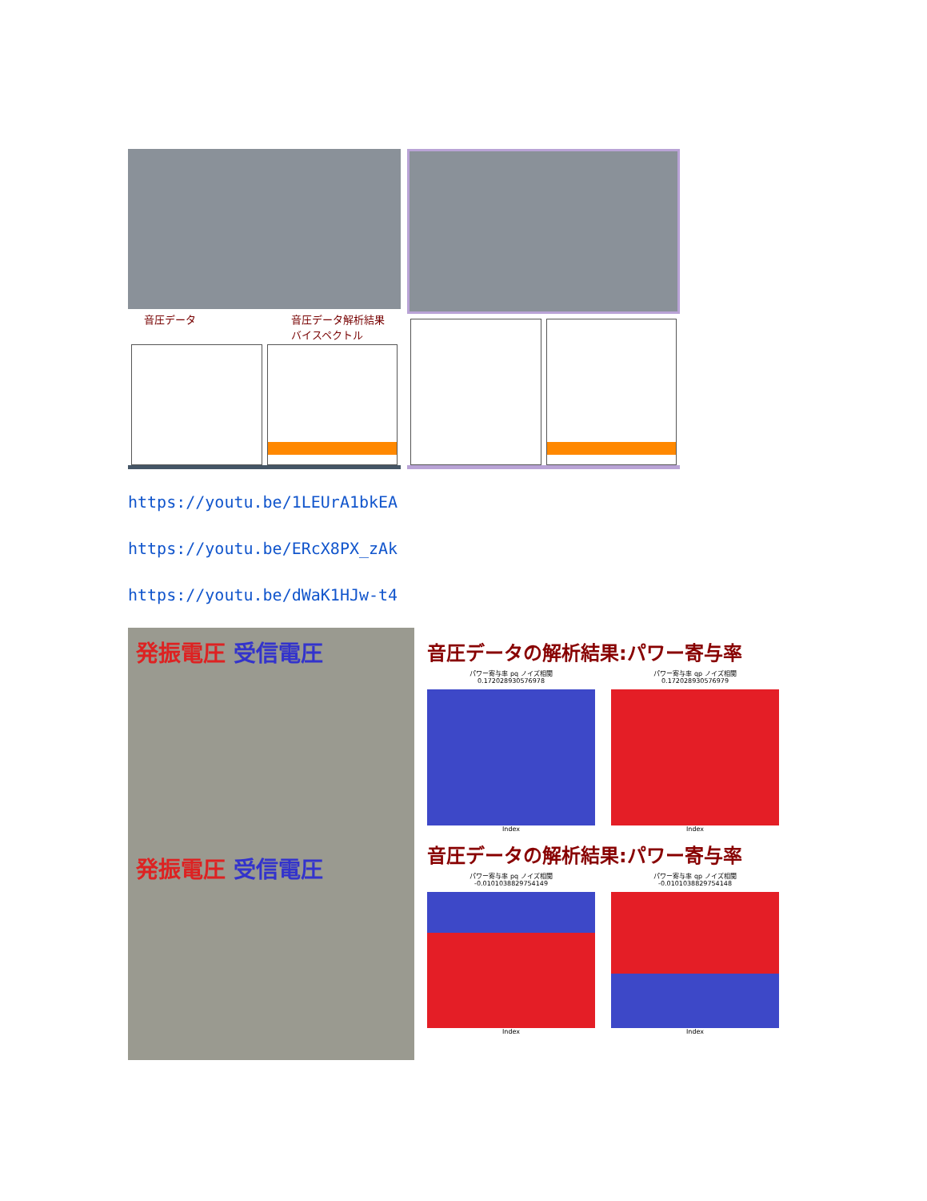音圧データ 音圧データ解析結果
バイスペクトル
https://youtu.be/1LEUrA1bkEA
https://youtu.be/ERcX8PX_zAk
https://youtu.be/dWaK1HJw-t4
発振電圧 受信電圧
発振電圧 受信電圧
音圧データの解析結果:パワー寄与率
パワー寄与率 pq ノイズ相関
0.172028930576978
Index
パワー寄与率 qp ノイズ相関
0.172028930576979
Index
音圧データの解析結果:パワー寄与率
パワー寄与率 pq ノイズ相関
-0.0101038829754149
Index
パワー寄与率 qp ノイズ相関
-0.0101038829754148
Index